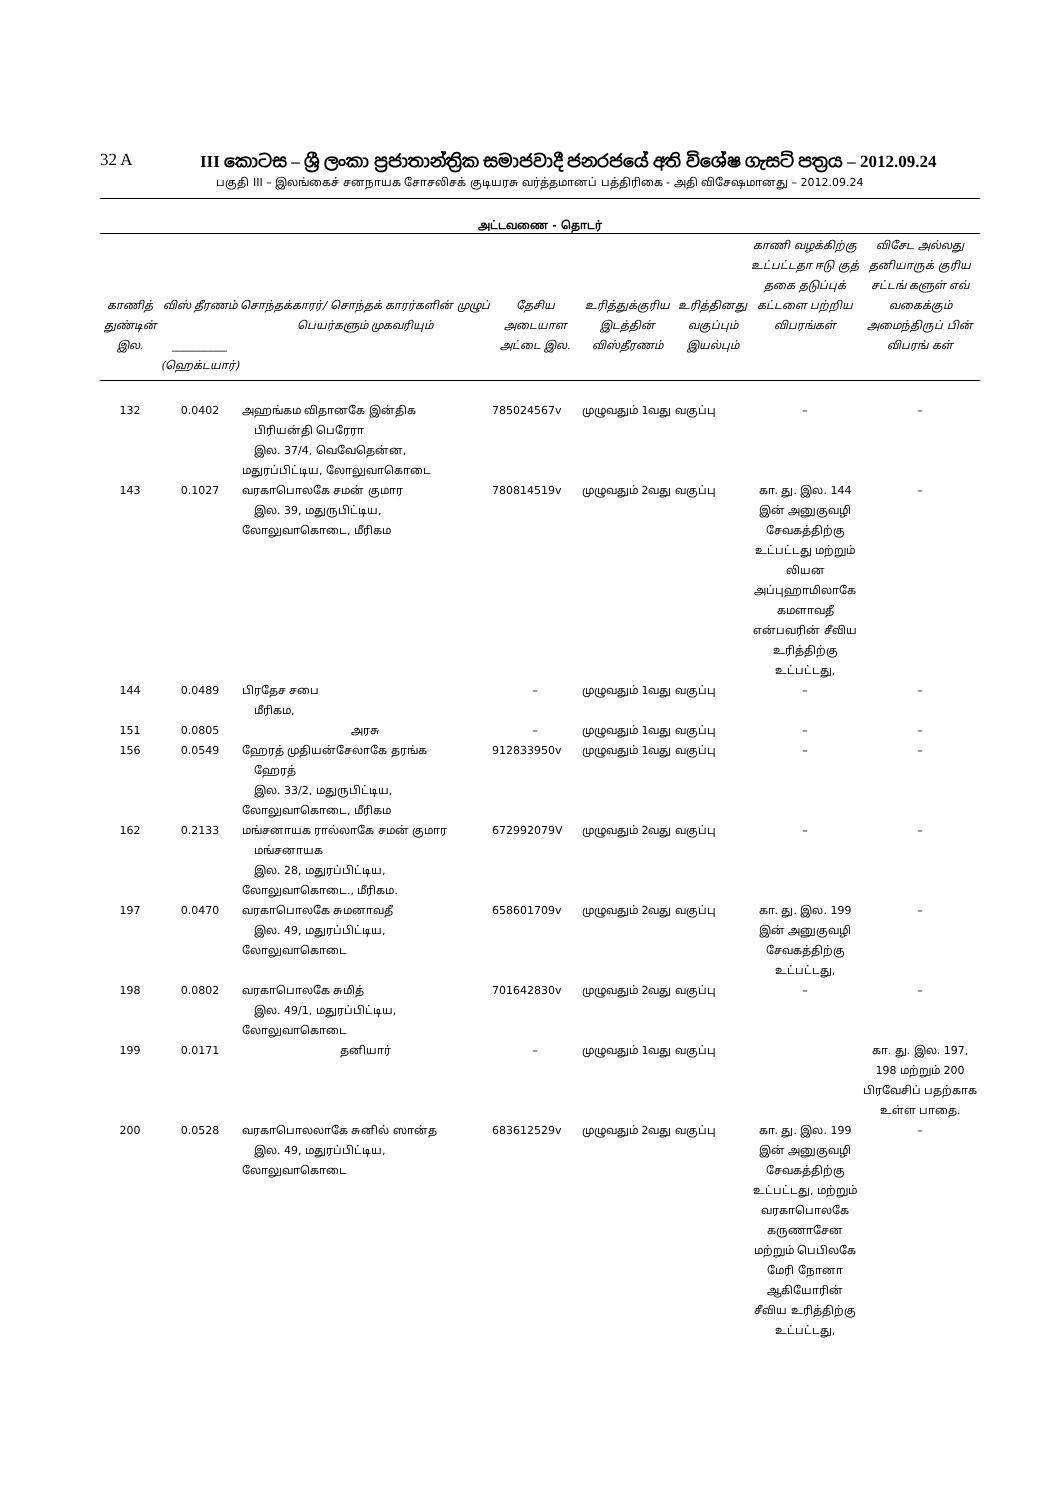32 A III කොටස – ශ්‍රී ලංකා ප්‍රජාතාන්ත්‍රික සමාජවාදී ජනරජයේ අති විශේෂ ගැසට් පත්‍රය – 2012.09.24
பகுதி III – இலங்கைச் சனநாயக சோசலிசக் குடியரசு வர்த்தமானப் பத்திரிகை - அதி விசேஷமானது – 2012.09.24
அட்டவணை - தொடர்
| காணித் துண்டின் இல. | விஸ் தீரணம் __________ (ஹெக்டயார்) | சொந்தக்காரர்/ சொந்தக் காரர்களின் முழுப் பெயர்களும் முகவரியும் | தேசிய அடையாள அட்டை இல. | உரித்துக்குரிய இடத்தின் விஸ்தீரணம் | உரித்தினது வகுப்பும் இயல்பும் | காணி வழக்கிற்கு உட்பட்டதா ஈடு குத் தகை தடுப்புக் கட்டளை பற்றிய விபரங்கள் | விசேட அல்லது தனியாருக் குரிய சட்டங் களுள் எவ் வகைக்கும் அமைந்திருப் பின் விபரங் கள் |
| --- | --- | --- | --- | --- | --- | --- | --- |
| 132 | 0.0402 | அஹங்கம விதானகே இன்திக பிரியன்தி பெரேரா இல. 37/4, வெவேதென்ன, மதுரப்பிட்டிய, லோலுவாகொடை | 785024567v | முழுவதும் 1வது வகுப்பு | | – | – |
| 143 | 0.1027 | வரகாபொலகே சமன் குமார இல. 39, மதுருபிட்டிய, லோலுவாகொடை, மீரிகம | 780814519v | முழுவதும் 2வது வகுப்பு | | கா. து. இல. 144 இன் அனுகுவழி சேவகத்திற்கு உட்பட்டது மற்றும் லியன அப்புஹாமிலாகே கமளாவதீ என்பவரின் சீவிய உரித்திற்கு உட்பட்டது, | – |
| 144 | 0.0489 | பிரதேச சபை மீரிகம, | – | முழுவதும் 1வது வகுப்பு | | – | – |
| 151 | 0.0805 | அரசு | – | முழுவதும் 1வது வகுப்பு | | – | – |
| 156 | 0.0549 | ஹேரத் முதியன்சேலாகே தரங்க ஹேரத் இல. 33/2, மதுருபிட்டிய, லோலுவாகொடை, மீரிகம | 912833950v | முழுவதும் 1வது வகுப்பு | | – | – |
| 162 | 0.2133 | மங்சனாயக ரால்லாகே சமன் குமார மங்சனாயக இல. 28, மதுரப்பிட்டிய, லோலுவாகொடை., மீரிகம. | 672992079V | முழுவதும் 2வது வகுப்பு | | – | – |
| 197 | 0.0470 | வரகாபொலகே சுமனாவதீ இல. 49, மதுரப்பிட்டிய, லோலுவாகொடை | 658601709v | முழுவதும் 2வது வகுப்பு | | கா. து. இல. 199 இன் அனுகுவழி சேவகத்திற்கு உட்பட்டது, | – |
| 198 | 0.0802 | வரகாபொலகே சுமித் இல. 49/1, மதுரப்பிட்டிய, லோலுவாகொடை | 701642830v | முழுவதும் 2வது வகுப்பு | | – | – |
| 199 | 0.0171 | தனியார் | – | முழுவதும் 1வது வகுப்பு | | | கா. து. இல. 197, 198 மற்றும் 200 பிரவேசிப் பதற்காக உள்ள பாதை. |
| 200 | 0.0528 | வரகாபொலலாகே சுனில் ஸான்த இல. 49, மதுரப்பிட்டிய, லோலுவாகொடை | 683612529v | முழுவதும் 2வது வகுப்பு | | கா. து. இல. 199 இன் அனுகுவழி சேவகத்திற்கு உட்பட்டது, மற்றும் வரகாபொலகே கருணாசேன மற்றும் பெபிலகே மேரி நோனா ஆகியோரின் சீவிய உரித்திற்கு உட்பட்டது, | – |